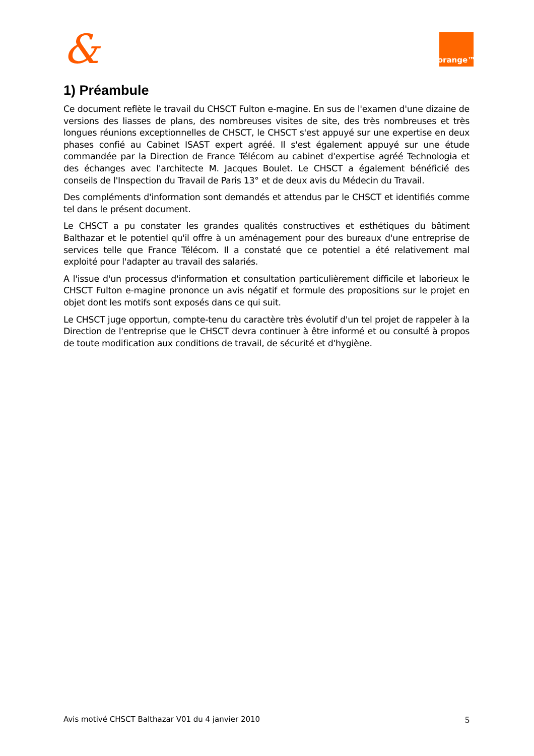& orange™
1) Préambule
Ce document reflète le travail du CHSCT Fulton e-magine. En sus de l'examen d'une dizaine de versions des liasses de plans, des nombreuses visites de site, des très nombreuses et très longues réunions exceptionnelles de CHSCT, le CHSCT s'est appuyé sur une expertise en deux phases confié au Cabinet ISAST expert agréé. Il s'est également appuyé sur une étude commandée par la Direction de France Télécom au cabinet d'expertise agréé Technologia et des échanges avec l'architecte M. Jacques Boulet. Le CHSCT a également bénéficié des conseils de l'Inspection du Travail de Paris 13° et de deux avis du Médecin du Travail.
Des compléments d'information sont demandés et attendus par le CHSCT et identifiés comme tel dans le présent document.
Le CHSCT a pu constater les grandes qualités constructives et esthétiques du bâtiment Balthazar et le potentiel qu'il offre à un aménagement pour des bureaux d'une entreprise de services telle que France Télécom. Il a constaté que ce potentiel a été relativement mal exploité pour l'adapter au travail des salariés.
A l'issue d'un processus d'information et consultation particulièrement difficile et laborieux le CHSCT Fulton e-magine prononce un avis négatif et formule des propositions sur le projet en objet dont les motifs sont exposés dans ce qui suit.
Le CHSCT juge opportun, compte-tenu du caractère très évolutif d'un tel projet de rappeler à la Direction de l'entreprise que le CHSCT devra continuer à être informé et ou consulté à propos de toute modification aux conditions de travail, de sécurité et d'hygiène.
Avis motivé CHSCT Balthazar V01 du 4 janvier 2010 5